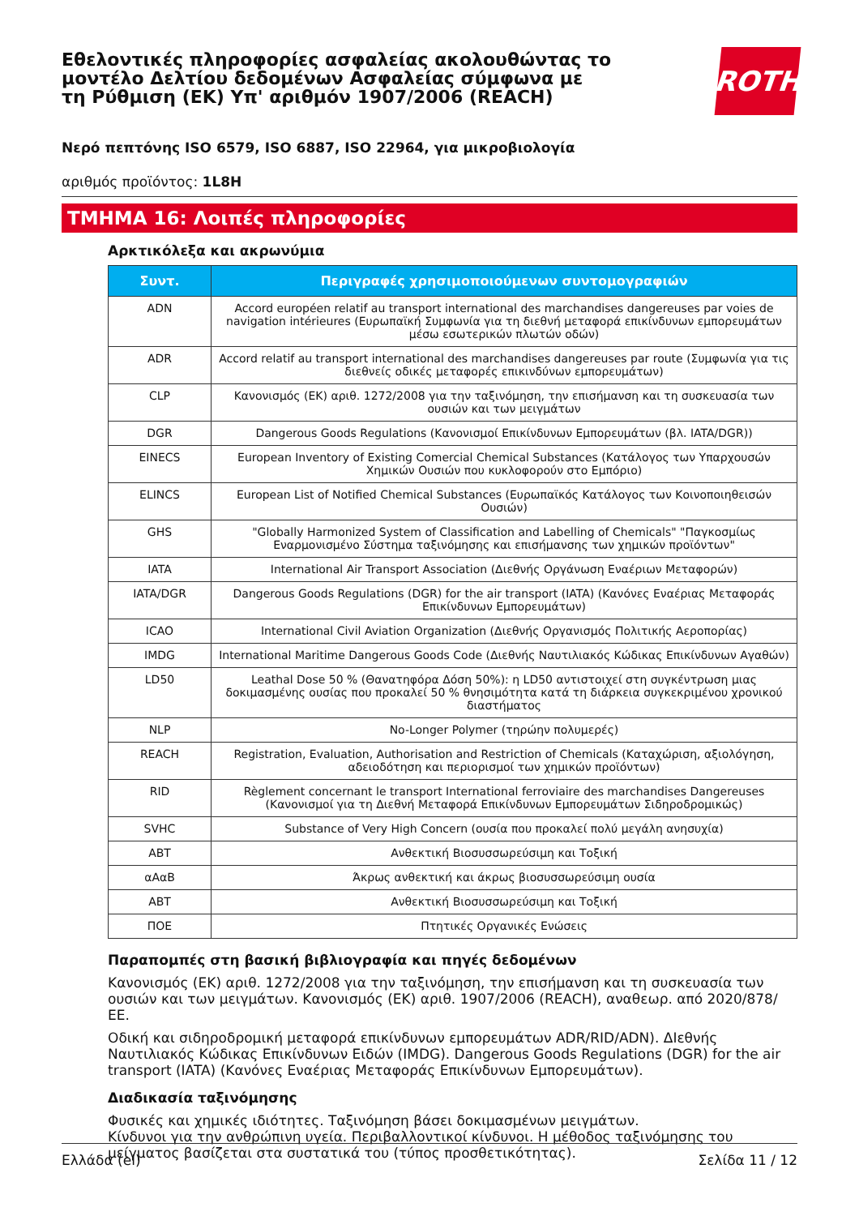Εθελοντικές πληροφορίες ασφαλείας ακολουθώντας το μοντέλο Δελτίου δεδομένων Ασφαλείας σύμφωνα με τη Ρύθμιση (ΕΚ) Υπ' αριθμόν 1907/2006 (REACH)
ROTH
Νερό πεπτόνης ISO 6579, ISO 6887, ISO 22964, για μικροβιολογία
αριθμός προϊόντος: 1L8H
ΤΜΗΜΑ 16: Λοιπές πληροφορίες
Αρκτικόλεξα και ακρωνύμια
| Συντ. | Περιγραφές χρησιμοποιούμενων συντομογραφιών |
| --- | --- |
| ADN | Accord européen relatif au transport international des marchandises dangereuses par voies de navigation intérieures (Ευρωπαϊκή Συμφωνία για τη διεθνή μεταφορά επικίνδυνων εμπορευμάτων μέσω εσωτερικών πλωτών οδών) |
| ADR | Accord relatif au transport international des marchandises dangereuses par route (Συμφωνία για τις διεθνείς οδικές μεταφορές επικινδύνων εμπορευμάτων) |
| CLP | Κανονισμός (ΕΚ) αριθ. 1272/2008 για την ταξινόμηση, την επισήμανση και τη συσκευασία των ουσιών και των μειγμάτων |
| DGR | Dangerous Goods Regulations (Κανονισμοί Επικίνδυνων Εμπορευμάτων (βλ. IATA/DGR)) |
| EINECS | European Inventory of Existing Comercial Chemical Substances (Κατάλογος των Υπαρχουσών Χημικών Ουσιών που κυκλοφορούν στο Εμπόριο) |
| ELINCS | European List of Notified Chemical Substances (Ευρωπαϊκός Κατάλογος των Κοινοποιηθεισών Ουσιών) |
| GHS | "Globally Harmonized System of Classification and Labelling of Chemicals" "Παγκοσμίως Εναρμονισμένο Σύστημα ταξινόμησης και επισήμανσης των χημικών προϊόντων" |
| IATA | International Air Transport Association (Διεθνής Οργάνωση Εναέριων Μεταφορών) |
| IATA/DGR | Dangerous Goods Regulations (DGR) for the air transport (IATA) (Κανόνες Εναέριας Μεταφοράς Επικίνδυνων Εμπορευμάτων) |
| ICAO | International Civil Aviation Organization (Διεθνής Οργανισμός Πολιτικής Αεροπορίας) |
| IMDG | International Maritime Dangerous Goods Code (Διεθνής Ναυτιλιακός Κώδικας Επικίνδυνων Αγαθών) |
| LD50 | Leathal Dose 50 % (Θανατηφόρα Δόση 50%): η LD50 αντιστοιχεί στη συγκέντρωση μιας δοκιμασμένης ουσίας που προκαλεί 50 % θνησιμότητα κατά τη διάρκεια συγκεκριμένου χρονικού διαστήματος |
| NLP | No-Longer Polymer (τηρώην πολυμερές) |
| REACH | Registration, Evaluation, Authorisation and Restriction of Chemicals (Καταχώριση, αξιολόγηση, αδειοδότηση και περιορισμοί των χημικών προϊόντων) |
| RID | Règlement concernant le transport International ferroviaire des marchandises Dangereuses (Κανονισμοί για τη Διεθνή Μεταφορά Επικίνδυνων Εμπορευμάτων Σιδηροδρομικώς) |
| SVHC | Substance of Very High Concern (ουσία που προκαλεί πολύ μεγάλη ανησυχία) |
| ΑΒΤ | Ανθεκτική Βιοσυσσωρεύσιμη και Τοξική |
| αΑαΒ | Άκρως ανθεκτική και άκρως βιοσυσσωρεύσιμη ουσία |
| ΑΒΤ | Ανθεκτική Βιοσυσσωρεύσιμη και Τοξική |
| ΠΟΕ | Πτητικές Οργανικές Ενώσεις |
Παραπομπές στη βασική βιβλιογραφία και πηγές δεδομένων
Κανονισμός (ΕΚ) αριθ. 1272/2008 για την ταξινόμηση, την επισήμανση και τη συσκευασία των ουσιών και των μειγμάτων. Κανονισμός (ΕΚ) αριθ. 1907/2006 (REACH), αναθεωρ. από 2020/878/ΕΕ.
Οδική και σιδηροδρομική μεταφορά επικίνδυνων εμπορευμάτων ADR/RID/ADN). ΔΙεθνής Ναυτιλιακός Κώδικας Επικίνδυνων Ειδών (IMDG). Dangerous Goods Regulations (DGR) for the air transport (IATA) (Κανόνες Εναέριας Μεταφοράς Επικίνδυνων Εμπορευμάτων).
Διαδικασία ταξινόμησης
Φυσικές και χημικές ιδιότητες. Ταξινόμηση βάσει δοκιμασμένων μειγμάτων.
Κίνδυνοι για την ανθρώπινη υγεία. Περιβαλλοντικοί κίνδυνοι. Η μέθοδος ταξινόμησης του μείγματος βασίζεται στα συστατικά του (τύπος προσθετικότητας).
Ελλάδα (el) Σελίδα 11 / 12